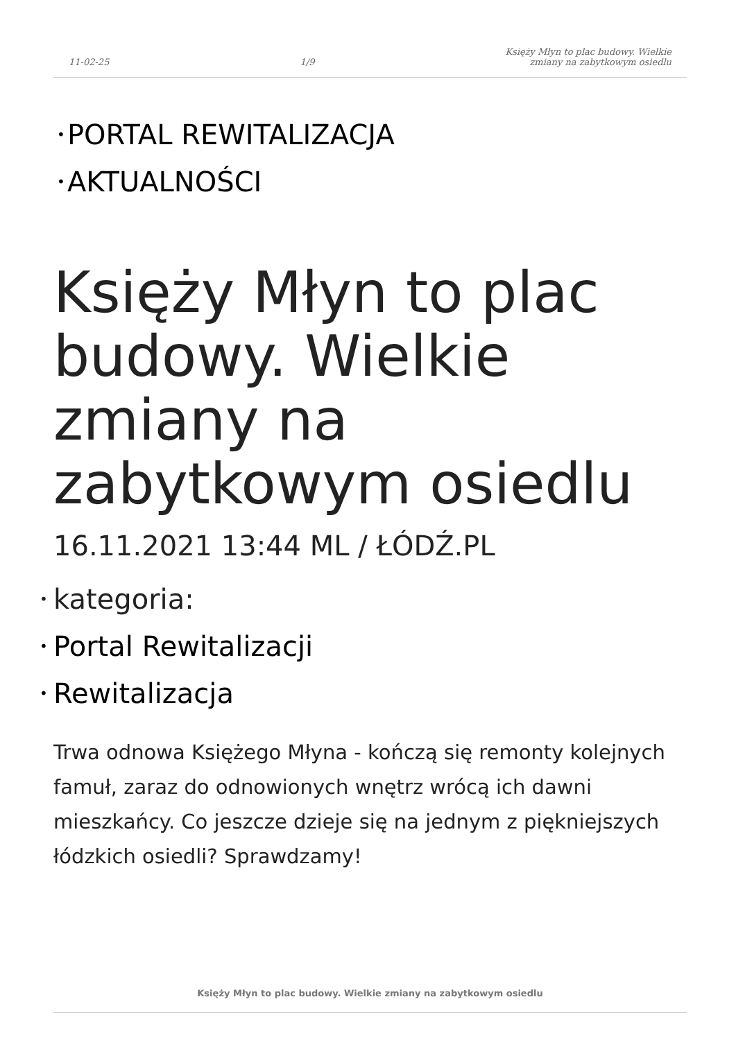11-02-25 1/9 Księży Młyn to plac budowy. Wielkie
zmiany na zabytkowym osiedlu
• PORTAL REWITALIZACJA
• AKTUALNOŚCI
Księży Młyn to plac budowy. Wielkie zmiany na zabytkowym osiedlu
16.11.2021 13:44 ML / ŁÓDŹ.PL
• kategoria:
• Portal Rewitalizacji
• Rewitalizacja
Trwa odnowa Księżego Młyna - kończą się remonty kolejnych famuł, zaraz do odnowionych wnętrz wrócą ich dawni mieszkańcy. Co jeszcze dzieje się na jednym z piękniejszych łódzkich osiedli? Sprawdzamy!
Księży Młyn to plac budowy. Wielkie zmiany na zabytkowym osiedlu